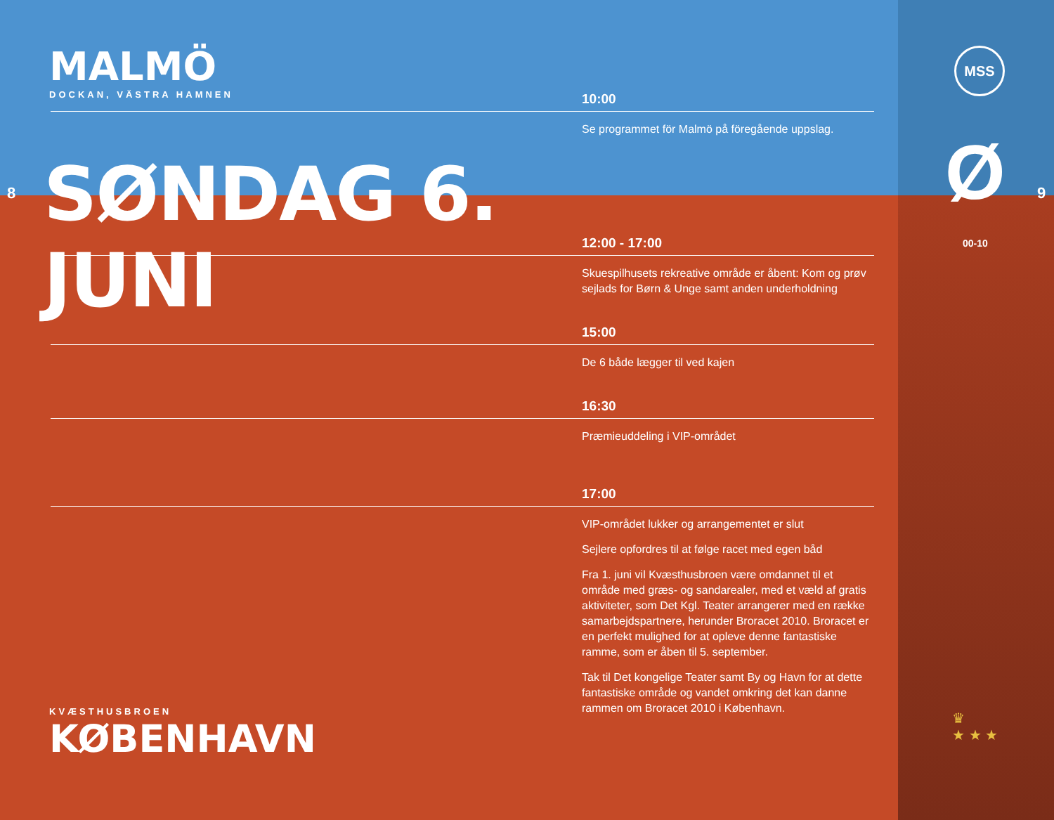MALMÖ
DOCKAN, VÄSTRA HAMNEN
8
SØNDAG 6. JUNI
10:00
Se programmet för Malmö på föregående uppslag.
12:00 - 17:00
Skuespilhusets rekreative område er åbent: Kom og prøv sejlads for Børn & Unge samt anden underholdning
15:00
De 6 både lægger til ved kajen
16:30
Præmieuddeling i VIP-området
17:00
VIP-området lukker og arrangementet er slut
Sejlere opfordres til at følge racet med egen båd
Fra 1. juni vil Kvæsthusbroen være omdannet til et område med græs- og sandarealer, med et væld af gratis aktiviteter, som Det Kgl. Teater arrangerer med en række samarbejdspartnere, herunder Broracet 2010. Broracet er en perfekt mulighed for at opleve denne fantastiske ramme, som er åben til 5. september.
Tak til Det kongelige Teater samt By og Havn for at dette fantastiske område og vandet omkring det kan danne rammen om Broracet 2010 i København.
KVÆSTHUSBROEN
KØBENHAVN
MSS
Ø
00-10
9
♛
★ ★ ★